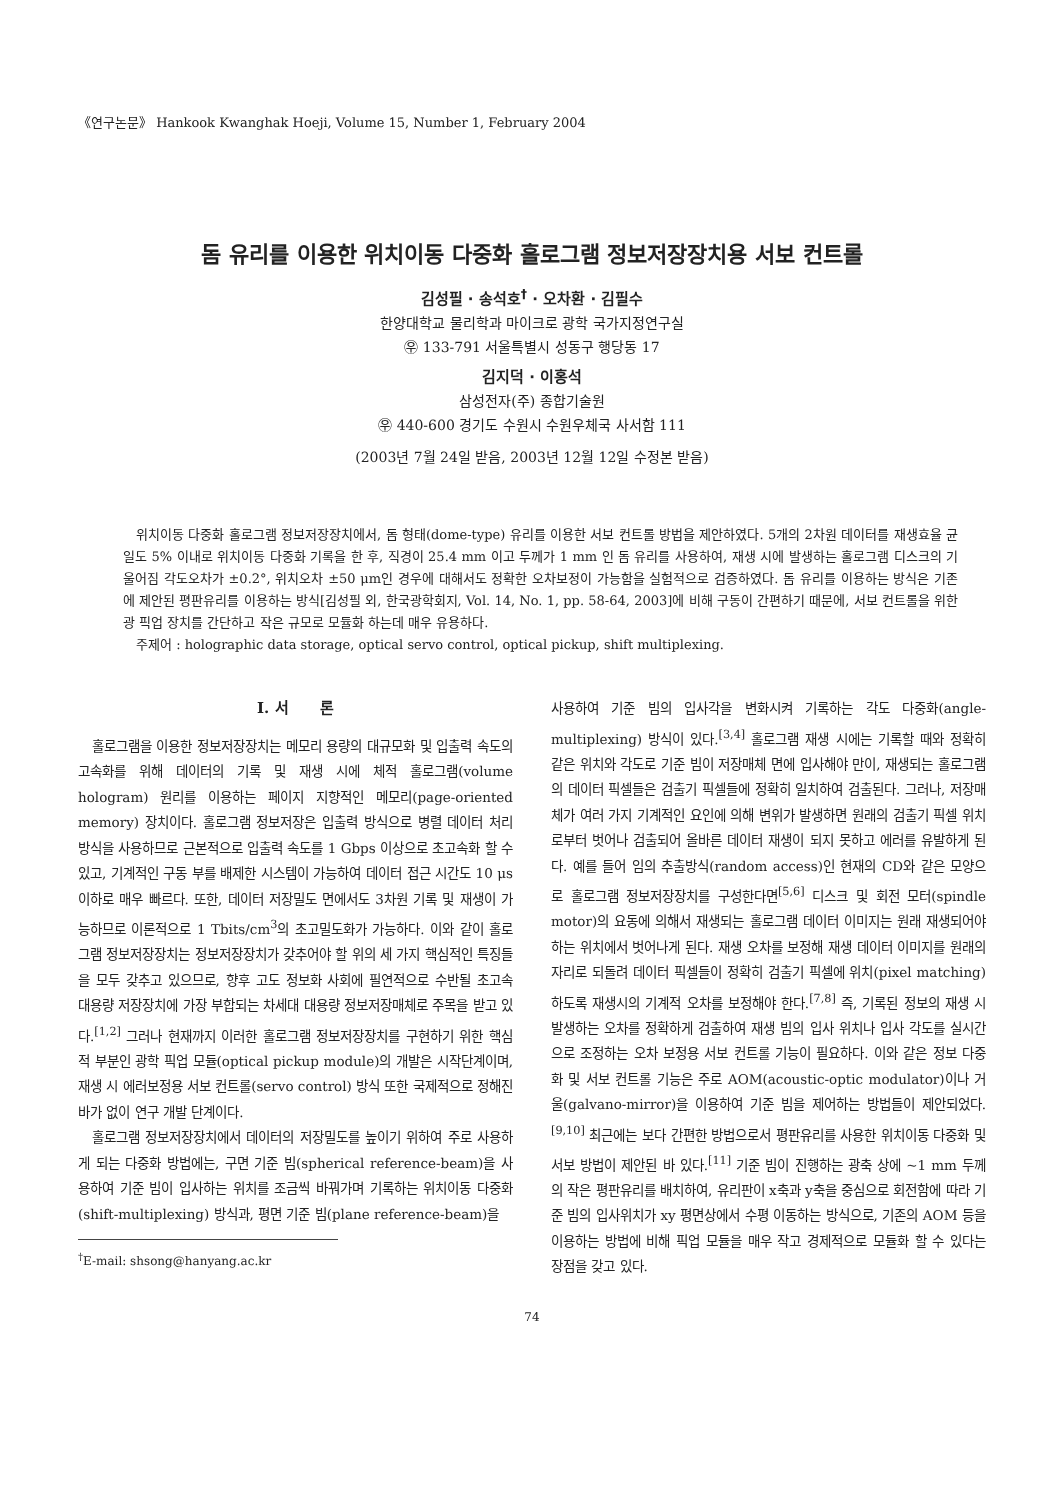《연구논문》 Hankook Kwanghak Hoeji, Volume 15, Number 1, February 2004
돔 유리를 이용한 위치이동 다중화 홀로그램 정보저장장치용 서보 컨트롤
김성필 · 송석호<sup>†</sup> · 오차환 · 김필수
한양대학교 물리학과 마이크로 광학 국가지정연구실
㉾ 133-791 서울특별시 성동구 행당동 17
김지덕 · 이홍석
삼성전자(주) 종합기술원
㉾ 440-600 경기도 수원시 수원우체국 사서함 111
(2003년 7월 24일 받음, 2003년 12월 12일 수정본 받음)
위치이동 다중화 홀로그램 정보저장장치에서, 돔 형태(dome-type) 유리를 이용한 서보 컨트롤 방법을 제안하였다. 5개의 2차원 데이터를 재생효율 균일도 5% 이내로 위치이동 다중화 기록을 한 후, 직경이 25.4 mm 이고 두께가 1 mm 인 돔 유리를 사용하여, 재생 시에 발생하는 홀로그램 디스크의 기울어짐 각도오차가 ±0.2°, 위치오차 ±50 μm인 경우에 대해서도 정확한 오차보정이 가능함을 실험적으로 검증하였다. 돔 유리를 이용하는 방식은 기존에 제안된 평판유리를 이용하는 방식[김성필 외, 한국광학회지, Vol. 14, No. 1, pp. 58-64, 2003]에 비해 구동이 간편하기 때문에, 서보 컨트롤을 위한 광 픽업 장치를 간단하고 작은 규모로 모듈화 하는데 매우 유용하다.
주제어 : holographic data storage, optical servo control, optical pickup, shift multiplexing.
I. 서 론
홀로그램을 이용한 정보저장장치는 메모리 용량의 대규모화 및 입출력 속도의 고속화를 위해 데이터의 기록 및 재생 시에 체적 홀로그램(volume hologram) 원리를 이용하는 페이지 지향적인 메모리(page-oriented memory) 장치이다. 홀로그램 정보저장은 입출력 방식으로 병렬 데이터 처리방식을 사용하므로 근본적으로 입출력 속도를 1 Gbps 이상으로 초고속화 할 수 있고, 기계적인 구동 부를 배제한 시스템이 가능하여 데이터 접근 시간도 10 μs 이하로 매우 빠르다. 또한, 데이터 저장밀도 면에서도 3차원 기록 및 재생이 가능하므로 이론적으로 1 Tbits/cm<sup>3</sup>의 초고밀도화가 가능하다. 이와 같이 홀로그램 정보저장장치는 정보저장장치가 갖추어야 할 위의 세 가지 핵심적인 특징들을 모두 갖추고 있으므로, 향후 고도 정보화 사회에 필연적으로 수반될 초고속 대용량 저장장치에 가장 부합되는 차세대 대용량 정보저장매체로 주목을 받고 있다.<sup>[1,2]</sup> 그러나 현재까지 이러한 홀로그램 정보저장장치를 구현하기 위한 핵심적 부분인 광학 픽업 모듈(optical pickup module)의 개발은 시작단계이며, 재생 시 에러보정용 서보 컨트롤(servo control) 방식 또한 국제적으로 정해진 바가 없이 연구 개발 단계이다.
홀로그램 정보저장장치에서 데이터의 저장밀도를 높이기 위하여 주로 사용하게 되는 다중화 방법에는, 구면 기준 빔(spherical reference-beam)을 사용하여 기준 빔이 입사하는 위치를 조금씩 바꿔가며 기록하는 위치이동 다중화(shift-multiplexing) 방식과, 평면 기준 빔(plane reference-beam)을
<sup>†</sup> E-mail: shsong@hanyang.ac.kr
사용하여 기준 빔의 입사각을 변화시켜 기록하는 각도 다중화(angle-multiplexing) 방식이 있다.<sup>[3,4]</sup> 홀로그램 재생 시에는 기록할 때와 정확히 같은 위치와 각도로 기준 빔이 저장매체 면에 입사해야 만이, 재생되는 홀로그램의 데이터 픽셀들은 검출기 픽셀들에 정확히 일치하여 검출된다. 그러나, 저장매체가 여러 가지 기계적인 요인에 의해 변위가 발생하면 원래의 검출기 픽셀 위치로부터 벗어나 검출되어 올바른 데이터 재생이 되지 못하고 에러를 유발하게 된다. 예를 들어 임의 추출방식(random access)인 현재의 CD와 같은 모양으로 홀로그램 정보저장장치를 구성한다면<sup>[5,6]</sup> 디스크 및 회전 모터(spindle motor)의 요동에 의해서 재생되는 홀로그램 데이터 이미지는 원래 재생되어야 하는 위치에서 벗어나게 된다. 재생 오차를 보정해 재생 데이터 이미지를 원래의 자리로 되돌려 데이터 픽셀들이 정확히 검출기 픽셀에 위치(pixel matching)하도록 재생시의 기계적 오차를 보정해야 한다.<sup>[7,8]</sup> 즉, 기록된 정보의 재생 시 발생하는 오차를 정확하게 검출하여 재생 빔의 입사 위치나 입사 각도를 실시간으로 조정하는 오차 보정용 서보 컨트롤 기능이 필요하다. 이와 같은 정보 다중화 및 서보 컨트롤 기능은 주로 AOM(acoustic-optic modulator)이나 거울(galvano-mirror)을 이용하여 기준 빔을 제어하는 방법들이 제안되었다.<sup>[9,10]</sup> 최근에는 보다 간편한 방법으로서 평판유리를 사용한 위치이동 다중화 및 서보 방법이 제안된 바 있다.<sup>[11]</sup> 기준 빔이 진행하는 광축 상에 ~1 mm 두께의 작은 평판유리를 배치하여, 유리판이 x축과 y축을 중심으로 회전함에 따라 기준 빔의 입사위치가 xy 평면상에서 수평 이동하는 방식으로, 기존의 AOM 등을 이용하는 방법에 비해 픽업 모듈을 매우 작고 경제적으로 모듈화 할 수 있다는 장점을 갖고 있다.
74